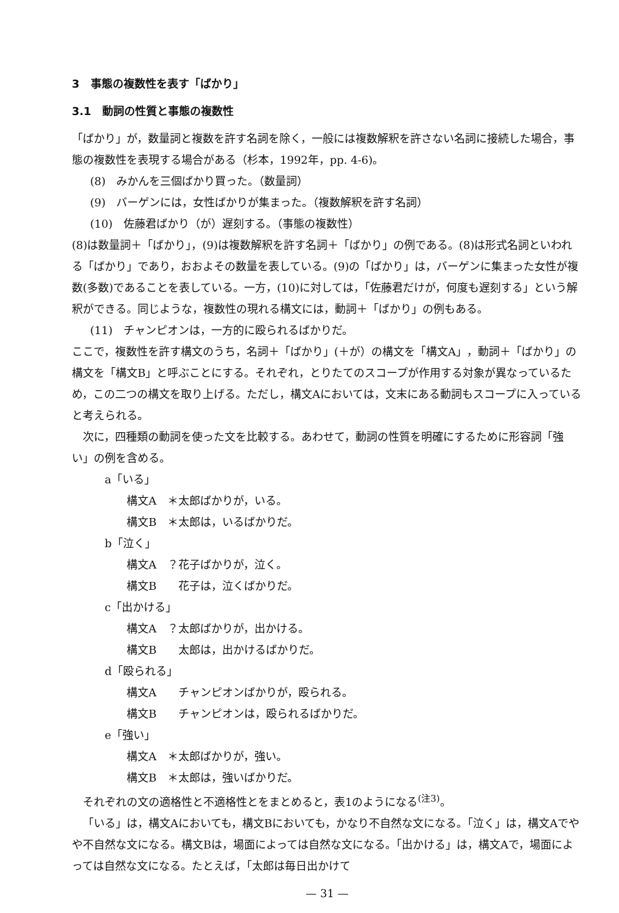3　事態の複数性を表す「ばかり」
3.1　動詞の性質と事態の複数性
「ばかり」が，数量詞と複数を許す名詞を除く，一般には複数解釈を許さない名詞に接続した場合，事態の複数性を表現する場合がある（杉本，1992年，pp. 4-6)。
(8)　みかんを三個ばかり買った。（数量詞）
(9)　バーゲンには，女性ばかりが集まった。（複数解釈を許す名詞）
(10)　佐藤君ばかり（が）遅刻する。（事態の複数性）
(8)は数量詞＋「ばかり」，(9)は複数解釈を許す名詞＋「ばかり」の例である。(8)は形式名詞といわれる「ばかり」であり，おおよその数量を表している。(9)の「ばかり」は，バーゲンに集まった女性が複数(多数)であることを表している。一方，(10)に対しては，「佐藤君だけが，何度も遅刻する」という解釈ができる。同じような，複数性の現れる構文には，動詞＋「ばかり」の例もある。
(11)　チャンピオンは，一方的に殴られるばかりだ。
ここで，複数性を許す構文のうち，名詞＋「ばかり」(＋が）の構文を「構文A」，動詞＋「ばかり」の構文を「構文B」と呼ぶことにする。それぞれ，とりたてのスコープが作用する対象が異なっているため，この二つの構文を取り上げる。ただし，構文Aにおいては，文末にある動詞もスコープに入っていると考えられる。
次に，四種類の動詞を使った文を比較する。あわせて，動詞の性質を明確にするために形容詞「強い」の例を含める。
a「いる」
構文A　＊太郎ばかりが，いる。
構文B　＊太郎は，いるばかりだ。
b「泣く」
構文A　？花子ばかりが，泣く。
構文B　　花子は，泣くばかりだ。
c「出かける」
構文A　？太郎ばかりが，出かける。
構文B　　太郎は，出かけるばかりだ。
d「殴られる」
構文A　　チャンピオンばかりが，殴られる。
構文B　　チャンピオンは，殴られるばかりだ。
e「強い」
構文A　＊太郎ばかりが，強い。
構文B　＊太郎は，強いばかりだ。
それぞれの文の適格性と不適格性とをまとめると，表1のようになる<sup>(注3)</sup>。
「いる」は，構文Aにおいても，構文Bにおいても，かなり不自然な文になる。「泣く」は，構文Aでやや不自然な文になる。構文Bは，場面によっては自然な文になる。「出かける」は，構文Aで，場面によっては自然な文になる。たとえば，「太郎は毎日出かけて
— 31 —